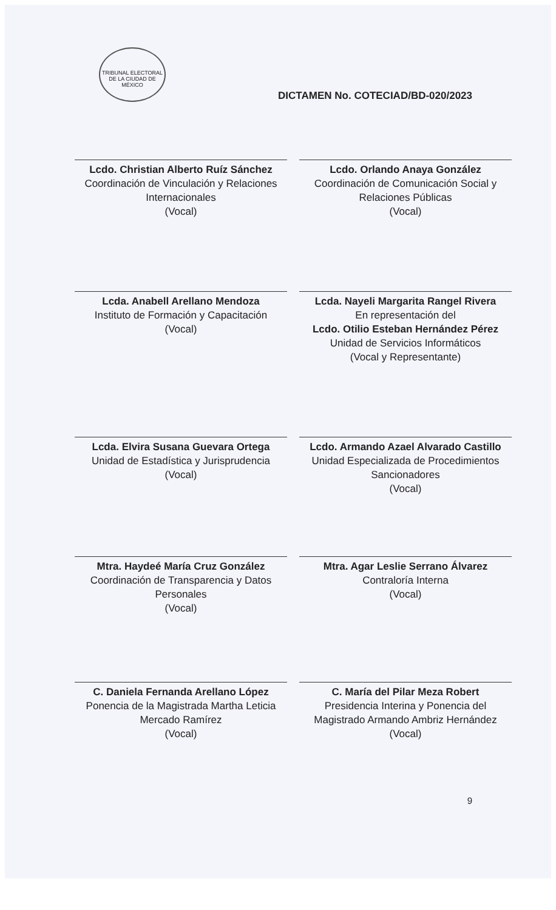TRIBUNAL ELECTORAL DE LA CIUDAD DE MÉXICO
DICTAMEN No. COTECIAD/BD-020/2023
Lcdo. Christian Alberto Ruíz Sánchez
Coordinación de Vinculación y Relaciones Internacionales
(Vocal)
Lcdo. Orlando Anaya González
Coordinación de Comunicación Social y Relaciones Públicas
(Vocal)
Lcda. Anabell Arellano Mendoza
Instituto de Formación y Capacitación
(Vocal)
Lcda. Nayeli Margarita Rangel Rivera
En representación del
Lcdo. Otilio Esteban Hernández Pérez
Unidad de Servicios Informáticos
(Vocal y Representante)
Lcda. Elvira Susana Guevara Ortega
Unidad de Estadística y Jurisprudencia
(Vocal)
Lcdo. Armando Azael Alvarado Castillo
Unidad Especializada de Procedimientos Sancionadores
(Vocal)
Mtra. Haydeé María Cruz González
Coordinación de Transparencia y Datos Personales
(Vocal)
Mtra. Agar Leslie Serrano Álvarez
Contraloría Interna
(Vocal)
C. Daniela Fernanda Arellano López
Ponencia de la Magistrada Martha Leticia Mercado Ramírez
(Vocal)
C. María del Pilar Meza Robert
Presidencia Interina y Ponencia del Magistrado Armando Ambriz Hernández
(Vocal)
9